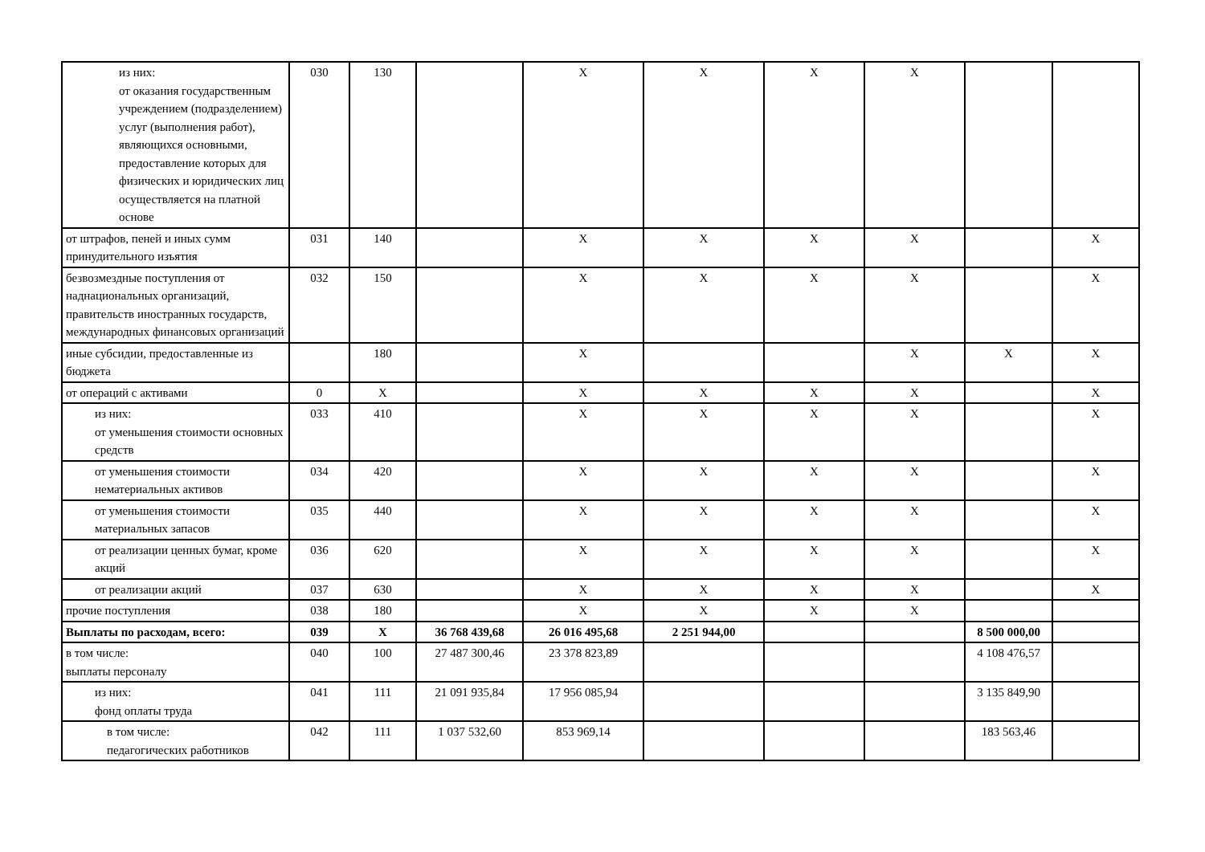| из них: от оказания государственным учреждением (подразделением) услуг (выполнения работ), являющихся основными, предоставление которых для физических и юридических лиц осуществляется на платной основе | 030 | 130 | | X | X | X | X | | |
| от штрафов, пеней и иных сумм принудительного изъятия | 031 | 140 | | X | X | X | X | | X |
| безвозмездные поступления от наднациональных организаций, правительств иностранных государств, международных финансовых организаций | 032 | 150 | | X | X | X | X | | X |
| иные субсидии, предоставленные из бюджета | | 180 | | X | | | X | X | X |
| от операций с активами | 0 | X | | X | X | X | X | | X |
| из них: от уменьшения стоимости основных средств | 033 | 410 | | X | X | X | X | | X |
| от уменьшения стоимости нематериальных активов | 034 | 420 | | X | X | X | X | | X |
| от уменьшения стоимости материальных запасов | 035 | 440 | | X | X | X | X | | X |
| от реализации ценных бумаг, кроме акций | 036 | 620 | | X | X | X | X | | X |
| от реализации акций | 037 | 630 | | X | X | X | X | | X |
| прочие поступления | 038 | 180 | | X | X | X | X | | |
| Выплаты по расходам, всего: | 039 | X | 36 768 439,68 | 26 016 495,68 | 2 251 944,00 | | | 8 500 000,00 | |
| в том числе: выплаты персоналу | 040 | 100 | 27 487 300,46 | 23 378 823,89 | | | | 4 108 476,57 | |
| из них: фонд оплаты труда | 041 | 111 | 21 091 935,84 | 17 956 085,94 | | | | 3 135 849,90 | |
| в том числе: педагогических работников | 042 | 111 | 1 037 532,60 | 853 969,14 | | | | 183 563,46 | |